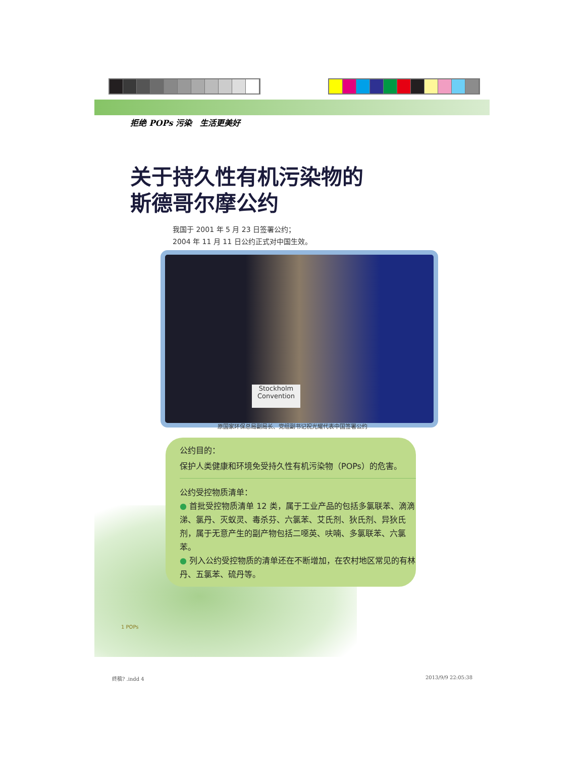拒绝 POPs 污染　生活更美好
关于持久性有机污染物的
斯德哥尔摩公约
我国于 2001 年 5 月 23 日签署公约；
2004 年 11 月 11 日公约正式对中国生效。
Stockholm
Convention
原国家环保总局副局长、党组副书记祝光耀代表中国签署公约
公约目的：
保护人类健康和环境免受持久性有机污染物（POPs）的危害。
公约受控物质清单：
● 首批受控物质清单 12 类，属于工业产品的包括多氯联苯、滴滴涕、氯丹、灭蚁灵、毒杀芬、六氯苯、艾氏剂、狄氏剂、异狄氏剂，属于无意产生的副产物包括二噁英、呋喃、多氯联苯、六氯苯。
● 列入公约受控物质的清单还在不断增加，在农村地区常见的有林丹、五氯苯、硫丹等。
1 POPs
终稿? .indd 4 2013/9/9 22:05:38